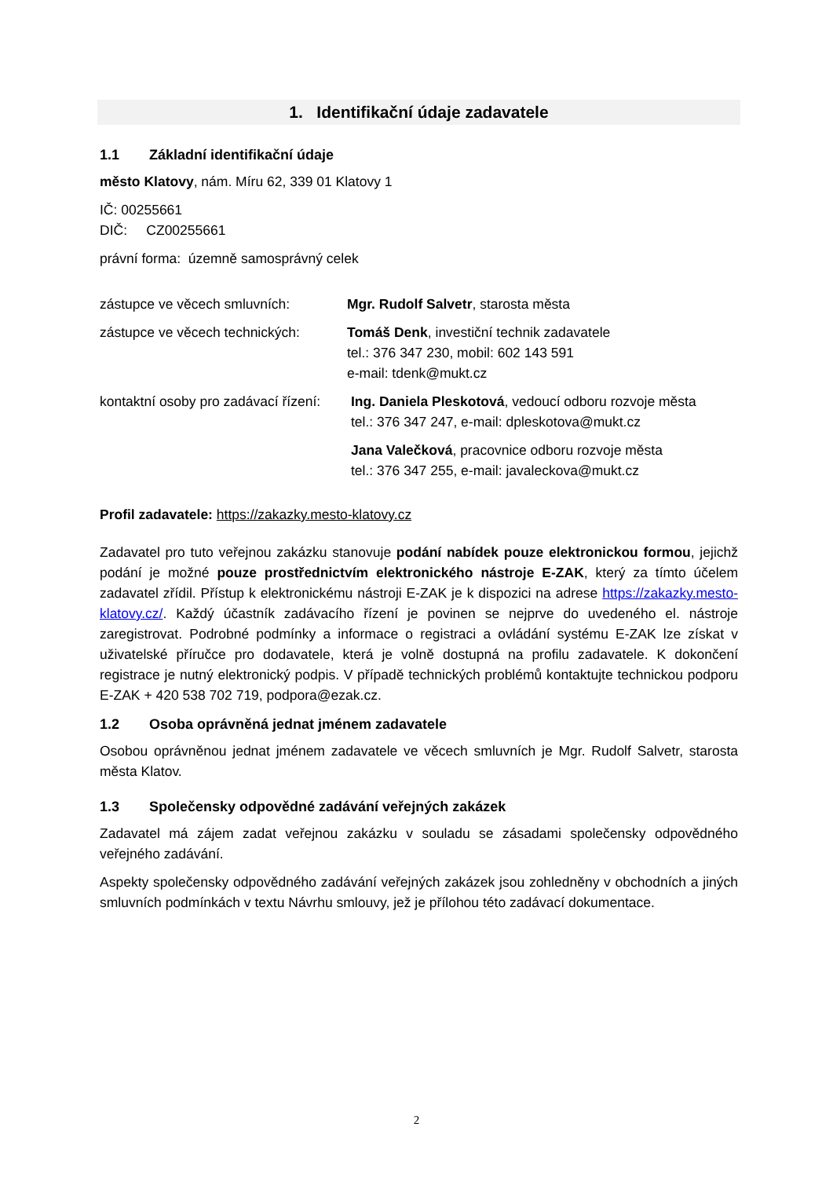1. Identifikační údaje zadavatele
1.1 Základní identifikační údaje
město Klatovy, nám. Míru 62, 339 01 Klatovy 1
IČ: 00255661
DIČ: CZ00255661
právní forma: územně samosprávný celek
zástupce ve věcech smluvních: Mgr. Rudolf Salvetr, starosta města
zástupce ve věcech technických:
Tomáš Denk, investiční technik zadavatele
tel.: 376 347 230, mobil: 602 143 591
e-mail: tdenk@mukt.cz
kontaktní osoby pro zadávací řízení:
Ing. Daniela Pleskotová, vedoucí odboru rozvoje města
tel.: 376 347 247, e-mail: dpleskotova@mukt.cz
Jana Valečková, pracovnice odboru rozvoje města
tel.: 376 347 255, e-mail: javaleckova@mukt.cz
Profil zadavatele: https://zakazky.mesto-klatovy.cz
Zadavatel pro tuto veřejnou zakázku stanovuje podání nabídek pouze elektronickou formou, jejichž podání je možné pouze prostřednictvím elektronického nástroje E-ZAK, který za tímto účelem zadavatel zřídil. Přístup k elektronickému nástroji E-ZAK je k dispozici na adrese https://zakazky.mesto-klatovy.cz/. Každý účastník zadávacího řízení je povinen se nejprve do uvedeného el. nástroje zaregistrovat. Podrobné podmínky a informace o registraci a ovládání systému E-ZAK lze získat v uživatelské příručce pro dodavatele, která je volně dostupná na profilu zadavatele. K dokončení registrace je nutný elektronický podpis. V případě technických problémů kontaktujte technickou podporu E-ZAK + 420 538 702 719, podpora@ezak.cz.
1.2 Osoba oprávněná jednat jménem zadavatele
Osobou oprávněnou jednat jménem zadavatele ve věcech smluvních je Mgr. Rudolf Salvetr, starosta města Klatov.
1.3 Společensky odpovědné zadávání veřejných zakázek
Zadavatel má zájem zadat veřejnou zakázku v souladu se zásadami společensky odpovědného veřejného zadávání.
Aspekty společensky odpovědného zadávání veřejných zakázek jsou zohledněny v obchodních a jiných smluvních podmínkách v textu Návrhu smlouvy, jež je přílohou této zadávací dokumentace.
2